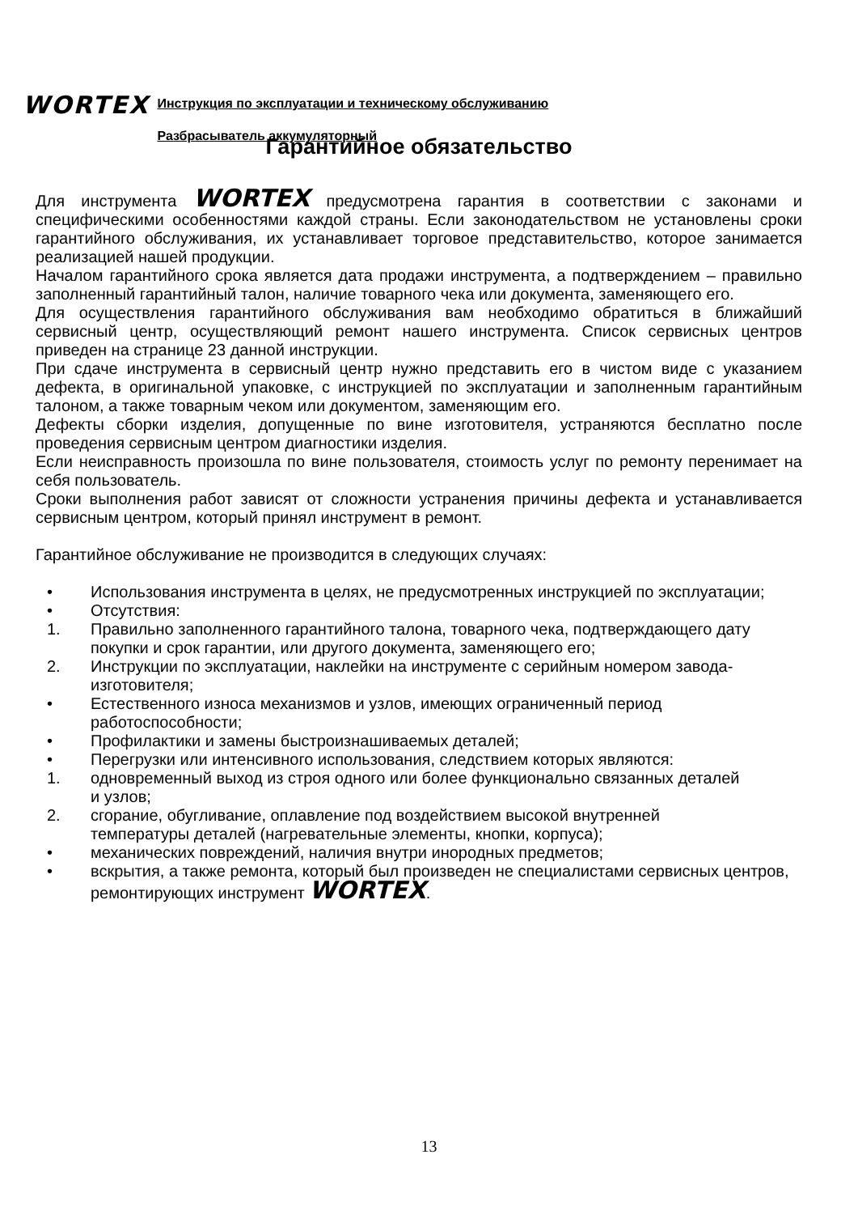WORTEX
Инструкция по эксплуатации и техническому обслуживанию
Разбрасыватель аккумуляторный
Гарантийное обязательство
Для инструмента WORTEX предусмотрена гарантия в соответствии с законами и специфическими особенностями каждой страны. Если законодательством не установлены сроки гарантийного обслуживания, их устанавливает торговое представительство, которое занимается реализацией нашей продукции.
Началом гарантийного срока является дата продажи инструмента, а подтверждением – правильно заполненный гарантийный талон, наличие товарного чека или документа, заменяющего его.
Для осуществления гарантийного обслуживания вам необходимо обратиться в ближайший сервисный центр, осуществляющий ремонт нашего инструмента. Список сервисных центров приведен на странице 23 данной инструкции.
При сдаче инструмента в сервисный центр нужно представить его в чистом виде с указанием дефекта, в оригинальной упаковке, с инструкцией по эксплуатации и заполненным гарантийным талоном, а также товарным чеком или документом, заменяющим его.
Дефекты сборки изделия, допущенные по вине изготовителя, устраняются бесплатно после проведения сервисным центром диагностики изделия.
Если неисправность произошла по вине пользователя, стоимость услуг по ремонту перенимает на себя пользователь.
Сроки выполнения работ зависят от сложности устранения причины дефекта и устанавливается сервисным центром, который принял инструмент в ремонт.
Гарантийное обслуживание не производится в следующих случаях:
• Использования инструмента в целях, не предусмотренных инструкцией по эксплуатации;
• Отсутствия:
1. Правильно заполненного гарантийного талона, товарного чека, подтверждающего дату покупки и срок гарантии, или другого документа, заменяющего его;
2. Инструкции по эксплуатации, наклейки на инструменте с серийным номером завода-изготовителя;
• Естественного износа механизмов и узлов, имеющих ограниченный период работоспособности;
• Профилактики и замены быстроизнашиваемых деталей;
• Перегрузки или интенсивного использования, следствием которых являются:
1. одновременный выход из строя одного или более функционально связанных деталей и узлов;
2. сгорание, обугливание, оплавление под воздействием высокой внутренней температуры деталей (нагревательные элементы, кнопки, корпуса);
• механических повреждений, наличия внутри инородных предметов;
• вскрытия, а также ремонта, который был произведен не специалистами сервисных центров, ремонтирующих инструмент WORTEX.
13